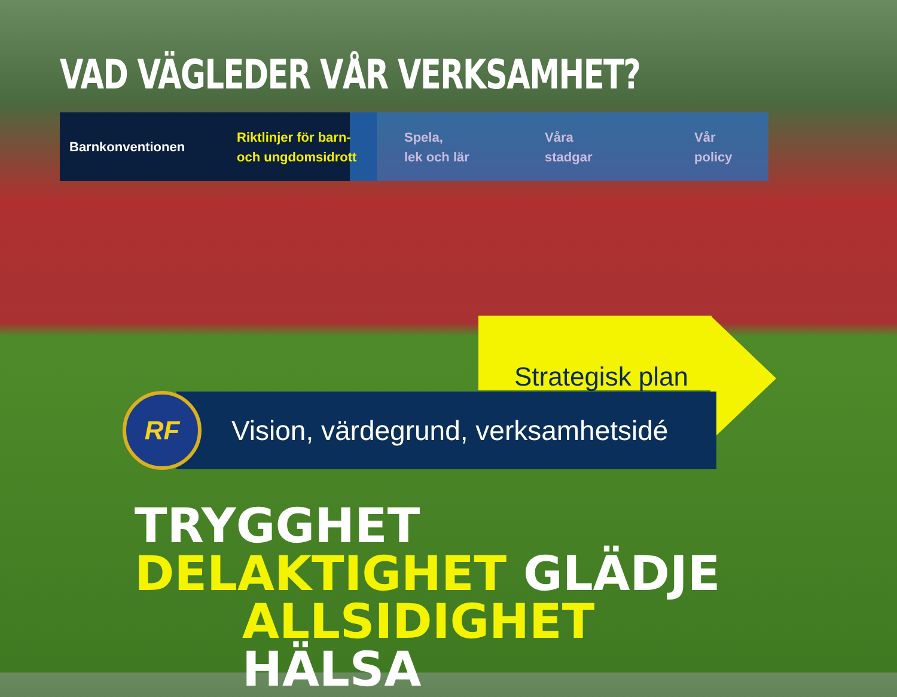VAD VÄGLEDER VÅR VERKSAMHET?
Barnkonventionen
Riktlinjer för barn-
och ungdomsidrott
Spela,
lek och lär
Våra
stadgar
Vår
policy
Strategisk plan
RF
Vision, värdegrund, verksamhetsidé
TRYGGHET DELAKTIGHET GLÄDJE
ALLSIDIGHET HÄLSA